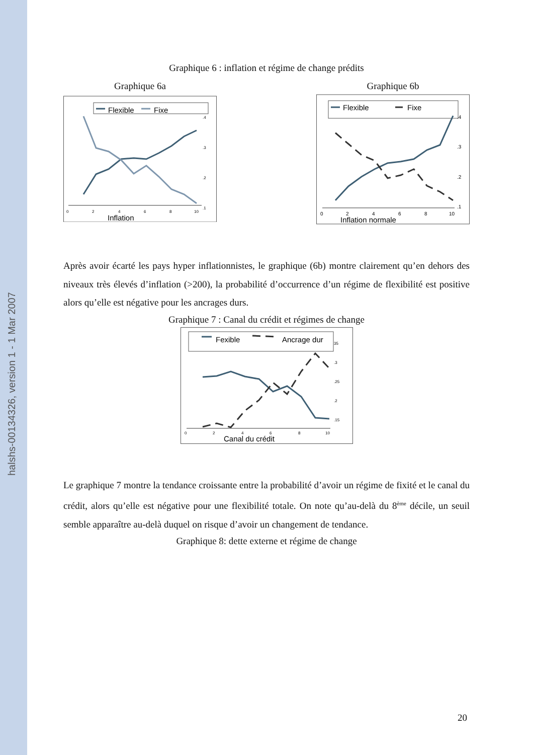halshs-00134326, version 1 - 1 Mar 2007
Graphique 6 : inflation et régime de change prédits
Graphique 6a
Flexible
Fixe
0
2
4
6
8
10
.4
.3
.2
.1
Inflation
Graphique 6b
Flexible
Fixe
0
2
4
6
8
10
.4
.3
.2
.1
Inflation normale
Après avoir écarté les pays hyper inflationnistes, le graphique (6b) montre clairement qu’en dehors des niveaux très élevés d’inflation (>200), la probabilité d’occurrence d’un régime de flexibilité est positive alors qu’elle est négative pour les ancrages durs.
Graphique 7 : Canal du crédit et régimes de change
Fexible
Ancrage dur
0
2
4
6
8
10
35
.3
.25
.2
.15
Canal du crédit
Le graphique 7 montre la tendance croissante entre la probabilité d’avoir un régime de fixité et le canal du crédit, alors qu’elle est négative pour une flexibilité totale. On note qu’au-delà du 8<sup>ème</sup> décile, un seuil semble apparaître au-delà duquel on risque d’avoir un changement de tendance.
Graphique 8: dette externe et régime de change
20